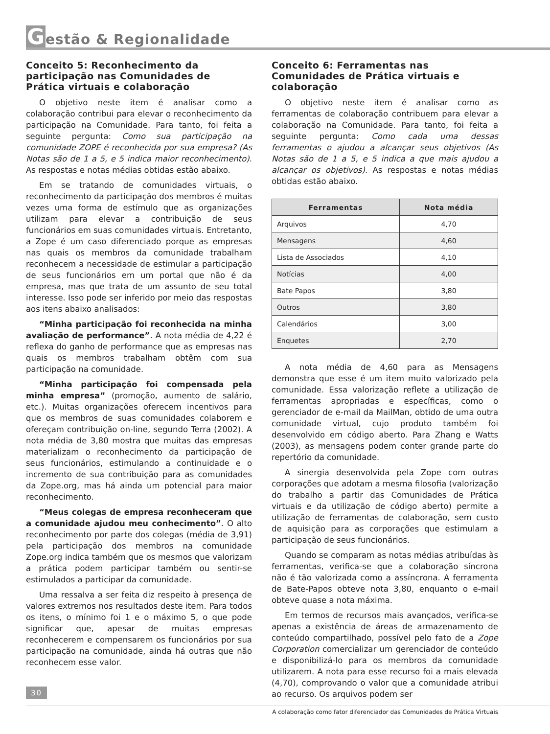Gestão & Regionalidade
Conceito 5: Reconhecimento da participação nas Comunidades de Prática virtuais e colaboração
O objetivo neste item é analisar como a colaboração contribui para elevar o reconhecimento da participação na Comunidade. Para tanto, foi feita a seguinte pergunta: Como sua participação na comunidade ZOPE é reconhecida por sua empresa? (As Notas são de 1 a 5, e 5 indica maior reconhecimento). As respostas e notas médias obtidas estão abaixo.
Em se tratando de comunidades virtuais, o reconhecimento da participação dos membros é muitas vezes uma forma de estímulo que as organizações utilizam para elevar a contribuição de seus funcionários em suas comunidades virtuais. Entretanto, a Zope é um caso diferenciado porque as empresas nas quais os membros da comunidade trabalham reconhecem a necessidade de estimular a participação de seus funcionários em um portal que não é da empresa, mas que trata de um assunto de seu total interesse. Isso pode ser inferido por meio das respostas aos itens abaixo analisados:
“Minha participação foi reconhecida na minha avaliação de performance”. A nota média de 4,22 é reflexa do ganho de performance que as empresas nas quais os membros trabalham obtêm com sua participação na comunidade.
“Minha participação foi compensada pela minha empresa” (promoção, aumento de salário, etc.). Muitas organizações oferecem incentivos para que os membros de suas comunidades colaborem e ofereçam contribuição on-line, segundo Terra (2002). A nota média de 3,80 mostra que muitas das empresas materializam o reconhecimento da participação de seus funcionários, estimulando a continuidade e o incremento de sua contribuição para as comunidades da Zope.org, mas há ainda um potencial para maior reconhecimento.
“Meus colegas de empresa reconheceram que a comunidade ajudou meu conhecimento”. O alto reconhecimento por parte dos colegas (média de 3,91) pela participação dos membros na comunidade Zope.org indica também que os mesmos que valorizam a prática podem participar também ou sentir-se estimulados a participar da comunidade.
Uma ressalva a ser feita diz respeito à presença de valores extremos nos resultados deste item. Para todos os itens, o mínimo foi 1 e o máximo 5, o que pode significar que, apesar de muitas empresas reconhecerem e compensarem os funcionários por sua participação na comunidade, ainda há outras que não reconhecem esse valor.
Conceito 6: Ferramentas nas Comunidades de Prática virtuais e colaboração
O objetivo neste item é analisar como as ferramentas de colaboração contribuem para elevar a colaboração na Comunidade. Para tanto, foi feita a seguinte pergunta: Como cada uma dessas ferramentas o ajudou a alcançar seus objetivos (As Notas são de 1 a 5, e 5 indica a que mais ajudou a alcançar os objetivos). As respostas e notas médias obtidas estão abaixo.
| Ferramentas | Nota média |
| --- | --- |
| Arquivos | 4,70 |
| Mensagens | 4,60 |
| Lista de Associados | 4,10 |
| Notícias | 4,00 |
| Bate Papos | 3,80 |
| Outros | 3,80 |
| Calendários | 3,00 |
| Enquetes | 2,70 |
A nota média de 4,60 para as Mensagens demonstra que esse é um item muito valorizado pela comunidade. Essa valorização reflete a utilização de ferramentas apropriadas e específicas, como o gerenciador de e-mail da MailMan, obtido de uma outra comunidade virtual, cujo produto também foi desenvolvido em código aberto. Para Zhang e Watts (2003), as mensagens podem conter grande parte do repertório da comunidade.
A sinergia desenvolvida pela Zope com outras corporações que adotam a mesma filosofia (valorização do trabalho a partir das Comunidades de Prática virtuais e da utilização de código aberto) permite a utilização de ferramentas de colaboração, sem custo de aquisição para as corporações que estimulam a participação de seus funcionários.
Quando se comparam as notas médias atribuídas às ferramentas, verifica-se que a colaboração síncrona não é tão valorizada como a assíncrona. A ferramenta de Bate-Papos obteve nota 3,80, enquanto o e-mail obteve quase a nota máxima.
Em termos de recursos mais avançados, verifica-se apenas a existência de áreas de armazenamento de conteúdo compartilhado, possível pelo fato de a Zope Corporation comercializar um gerenciador de conteúdo e disponibilizá-lo para os membros da comunidade utilizarem. A nota para esse recurso foi a mais elevada (4,70), comprovando o valor que a comunidade atribui ao recurso. Os arquivos podem ser
30
A colaboração como fator diferenciador das Comunidades de Prática Virtuais